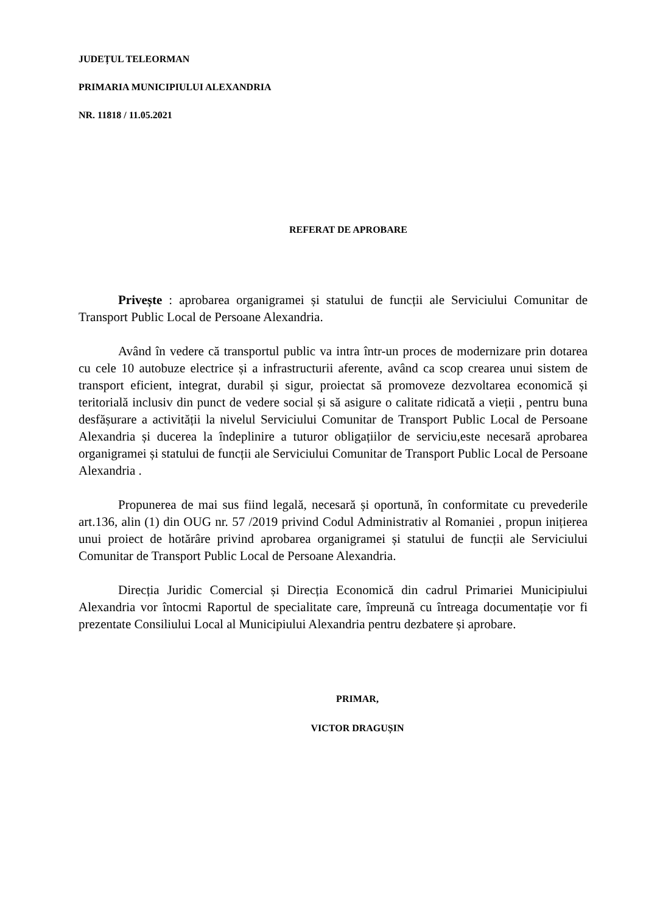JUDEȚUL TELEORMAN
PRIMARIA MUNICIPIULUI ALEXANDRIA
NR. 11818 / 11.05.2021
REFERAT DE APROBARE
Privește : aprobarea organigramei și statului de funcții ale Serviciului Comunitar de Transport Public Local de Persoane Alexandria.
Având în vedere că transportul public va intra într-un proces de modernizare prin dotarea cu cele 10 autobuze electrice și a infrastructurii aferente, având ca scop crearea unui sistem de transport eficient, integrat, durabil și sigur, proiectat să promoveze dezvoltarea economică și teritorială inclusiv din punct de vedere social și să asigure o calitate ridicată a vieții , pentru buna desfășurare a activității la nivelul Serviciului Comunitar de Transport Public Local de Persoane Alexandria și ducerea la îndeplinire a tuturor obligațiilor de serviciu,este necesară aprobarea organigramei și statului de funcții ale Serviciului Comunitar de Transport Public Local de Persoane Alexandria .
Propunerea de mai sus fiind legală, necesară și oportună, în conformitate cu prevederile art.136, alin (1) din OUG nr. 57 /2019 privind Codul Administrativ al Romaniei , propun inițierea unui proiect de hotărâre privind aprobarea organigramei și statului de funcții ale Serviciului Comunitar de Transport Public Local de Persoane Alexandria.
Direcția Juridic Comercial și Direcția Economică din cadrul Primariei Municipiului Alexandria vor întocmi Raportul de specialitate care, împreună cu întreaga documentație vor fi prezentate Consiliului Local al Municipiului Alexandria pentru dezbatere și aprobare.
PRIMAR,
VICTOR DRAGUȘIN